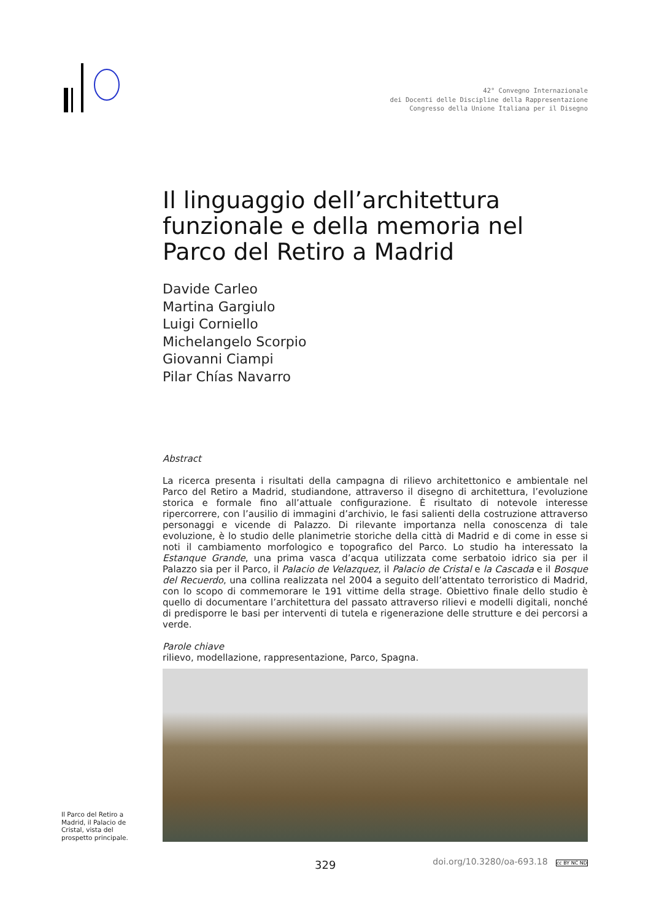42° Convegno Internazionale
dei Docenti delle Discipline della Rappresentazione
Congresso della Unione Italiana per il Disegno
Il linguaggio dell’architettura funzionale e della memoria nel Parco del Retiro a Madrid
Davide Carleo
Martina Gargiulo
Luigi Corniello
Michelangelo Scorpio
Giovanni Ciampi
Pilar Chías Navarro
Abstract
La ricerca presenta i risultati della campagna di rilievo architettonico e ambientale nel Parco del Retiro a Madrid, studiandone, attraverso il disegno di architettura, l’evoluzione storica e formale fino all’attuale configurazione. È risultato di notevole interesse ripercorrere, con l’ausilio di immagini d’archivio, le fasi salienti della costruzione attraverso personaggi e vicende di Palazzo. Di rilevante importanza nella conoscenza di tale evoluzione, è lo studio delle planimetrie storiche della città di Madrid e di come in esse si noti il cambiamento morfologico e topografico del Parco. Lo studio ha interessato la Estanque Grande, una prima vasca d’acqua utilizzata come serbatoio idrico sia per il Palazzo sia per il Parco, il Palacio de Velazquez, il Palacio de Cristal e la Cascada e il Bosque del Recuerdo, una collina realizzata nel 2004 a seguito dell’attentato terroristico di Madrid, con lo scopo di commemorare le 191 vittime della strage. Obiettivo finale dello studio è quello di documentare l’architettura del passato attraverso rilievi e modelli digitali, nonché di predisporre le basi per interventi di tutela e rigenerazione delle strutture e dei percorsi a verde.
Parole chiave
rilievo, modellazione, rappresentazione, Parco, Spagna.
Il Parco del Retiro a Madrid, il Palacio de Cristal, vista del prospetto principale.
329
doi.org/10.3280/oa-693.18 cc BY NC ND